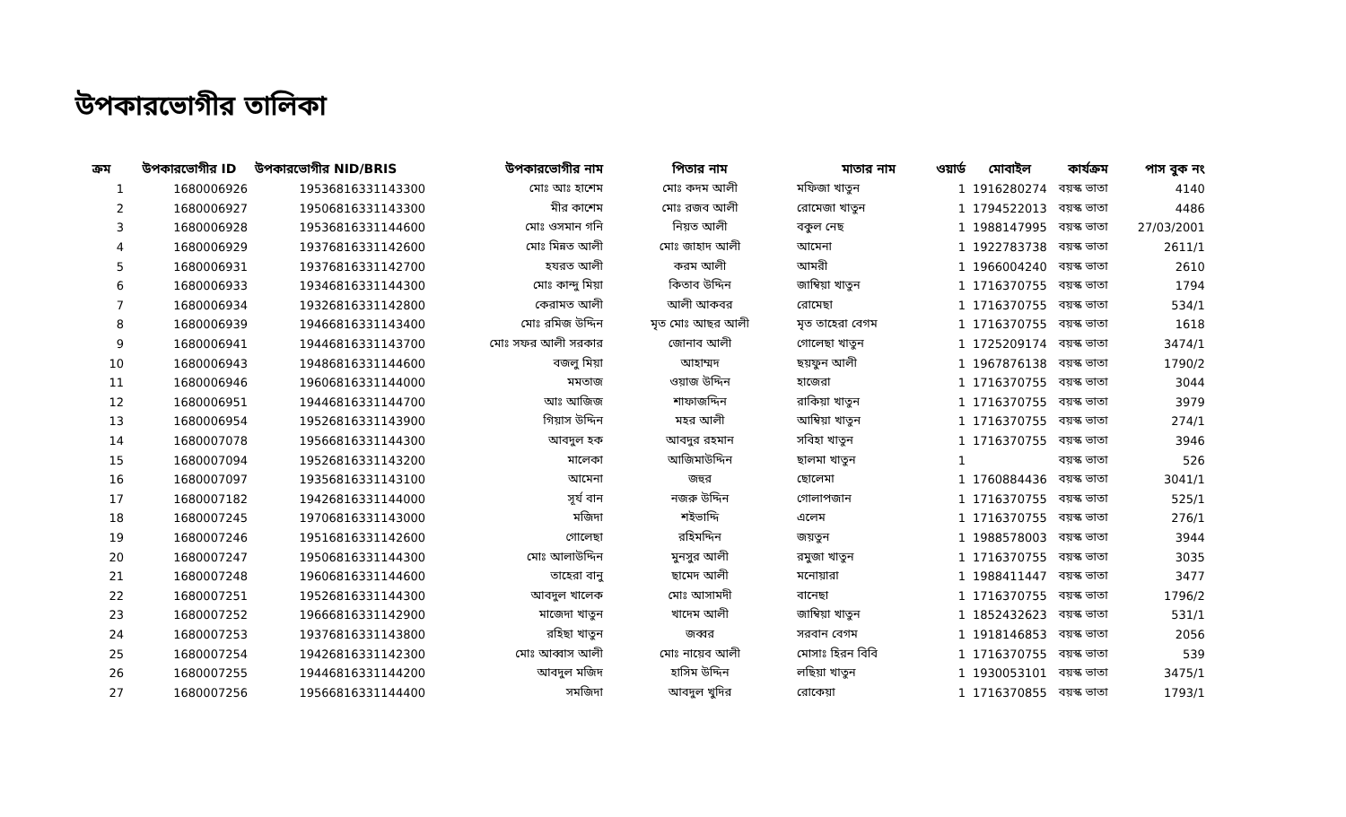উপকারভোগীর তালিকা
| ক্রম | উপকারভোগীর ID | উপকারভোগীর NID/BRIS | উপকারভোগীর নাম | পিতার নাম | মাতার নাম | ওয়ার্ড | মোবাইল | কার্যক্রম | পাস বুক নং |
| --- | --- | --- | --- | --- | --- | --- | --- | --- | --- |
| 1 | 1680006926 | 19536816331143300 | মোঃ আঃ হাশেম | মোঃ কদম আলী | মফিজা খাতুন | 1 | 1916280274 | বয়স্ক ভাতা | 4140 |
| 2 | 1680006927 | 19506816331143300 | মীর কাশেম | মোঃ রজব আলী | রোমেজা খাতুন | 1 | 1794522013 | বয়স্ক ভাতা | 4486 |
| 3 | 1680006928 | 19536816331144600 | মোঃ ওসমান গনি | নিয়ত আলী | বকুল নেছ | 1 | 1988147995 | বয়স্ক ভাতা | 27/03/2001 |
| 4 | 1680006929 | 19376816331142600 | মোঃ মিন্নত আলী | মোঃ জাহাদ আলী | আমেনা | 1 | 1922783738 | বয়স্ক ভাতা | 2611/1 |
| 5 | 1680006931 | 19376816331142700 | হযরত আলী | করম আলী | আমরী | 1 | 1966004240 | বয়স্ক ভাতা | 2610 |
| 6 | 1680006933 | 19346816331144300 | মোঃ কান্দু মিয়া | কিতাব উদ্দিন | জাম্বিয়া খাতুন | 1 | 1716370755 | বয়স্ক ভাতা | 1794 |
| 7 | 1680006934 | 19326816331142800 | কেরামত আলী | আলী আকবর | রোমেছা | 1 | 1716370755 | বয়স্ক ভাতা | 534/1 |
| 8 | 1680006939 | 19466816331143400 | মোঃ রমিজ উদ্দিন | মৃত মোঃ আছর আলী | মৃত তাহেরা বেগম | 1 | 1716370755 | বয়স্ক ভাতা | 1618 |
| 9 | 1680006941 | 19446816331143700 | মোঃ সফর আলী সরকার | জোনাব আলী | গোলেছা খাতুন | 1 | 1725209174 | বয়স্ক ভাতা | 3474/1 |
| 10 | 1680006943 | 19486816331144600 | বজলু মিয়া | আহাম্মদ | ছয়ফুন আলী | 1 | 1967876138 | বয়স্ক ভাতা | 1790/2 |
| 11 | 1680006946 | 19606816331144000 | মমতাজ | ওয়াজ উদ্দিন | হাজেরা | 1 | 1716370755 | বয়স্ক ভাতা | 3044 |
| 12 | 1680006951 | 19446816331144700 | আঃ আজিজ | শাফাজদ্দিন | রাকিয়া খাতুন | 1 | 1716370755 | বয়স্ক ভাতা | 3979 |
| 13 | 1680006954 | 19526816331143900 | গিয়াস উদ্দিন | মহর আলী | আম্বিয়া খাতুন | 1 | 1716370755 | বয়স্ক ভাতা | 274/1 |
| 14 | 1680007078 | 19566816331144300 | আবদুল হক | আবদুর রহমান | সবিহা খাতুন | 1 | 1716370755 | বয়স্ক ভাতা | 3946 |
| 15 | 1680007094 | 19526816331143200 | মালেকা | আজিমাউদ্দিন | ছালমা খাতুন | 1 | | বয়স্ক ভাতা | 526 |
| 16 | 1680007097 | 19356816331143100 | আমেনা | জহুর | ছোলেমা | 1 | 1760884436 | বয়স্ক ভাতা | 3041/1 |
| 17 | 1680007182 | 19426816331144000 | সূর্য বান | নজরু উদ্দিন | গোলাপজান | 1 | 1716370755 | বয়স্ক ভাতা | 525/1 |
| 18 | 1680007245 | 19706816331143000 | মজিদা | শইভাদ্দি | এলেম | 1 | 1716370755 | বয়স্ক ভাতা | 276/1 |
| 19 | 1680007246 | 19516816331142600 | গোলেছা | রহিমদ্দিন | জয়তুন | 1 | 1988578003 | বয়স্ক ভাতা | 3944 |
| 20 | 1680007247 | 19506816331144300 | মোঃ আলাউদ্দিন | মুনসুর আলী | রমুজা খাতুন | 1 | 1716370755 | বয়স্ক ভাতা | 3035 |
| 21 | 1680007248 | 19606816331144600 | তাহেরা বানু | ছামেদ আলী | মনোয়ারা | 1 | 1988411447 | বয়স্ক ভাতা | 3477 |
| 22 | 1680007251 | 19526816331144300 | আবদুল খালেক | মোঃ আসামদী | বানেছা | 1 | 1716370755 | বয়স্ক ভাতা | 1796/2 |
| 23 | 1680007252 | 19666816331142900 | মাজেদা খাতুন | খাদেম আলী | জাম্বিয়া খাতুন | 1 | 1852432623 | বয়স্ক ভাতা | 531/1 |
| 24 | 1680007253 | 19376816331143800 | রহিছা খাতুন | জব্বর | সরবান বেগম | 1 | 1918146853 | বয়স্ক ভাতা | 2056 |
| 25 | 1680007254 | 19426816331142300 | মোঃ আব্বাস আলী | মোঃ নায়েব আলী | মোসাঃ হিরন বিবি | 1 | 1716370755 | বয়স্ক ভাতা | 539 |
| 26 | 1680007255 | 19446816331144200 | আবদুল মজিদ | হাসিম উদ্দিন | লছিয়া খাতুন | 1 | 1930053101 | বয়স্ক ভাতা | 3475/1 |
| 27 | 1680007256 | 19566816331144400 | সমজিদা | আবদুল খুদির | রোকেয়া | 1 | 1716370855 | বয়স্ক ভাতা | 1793/1 |